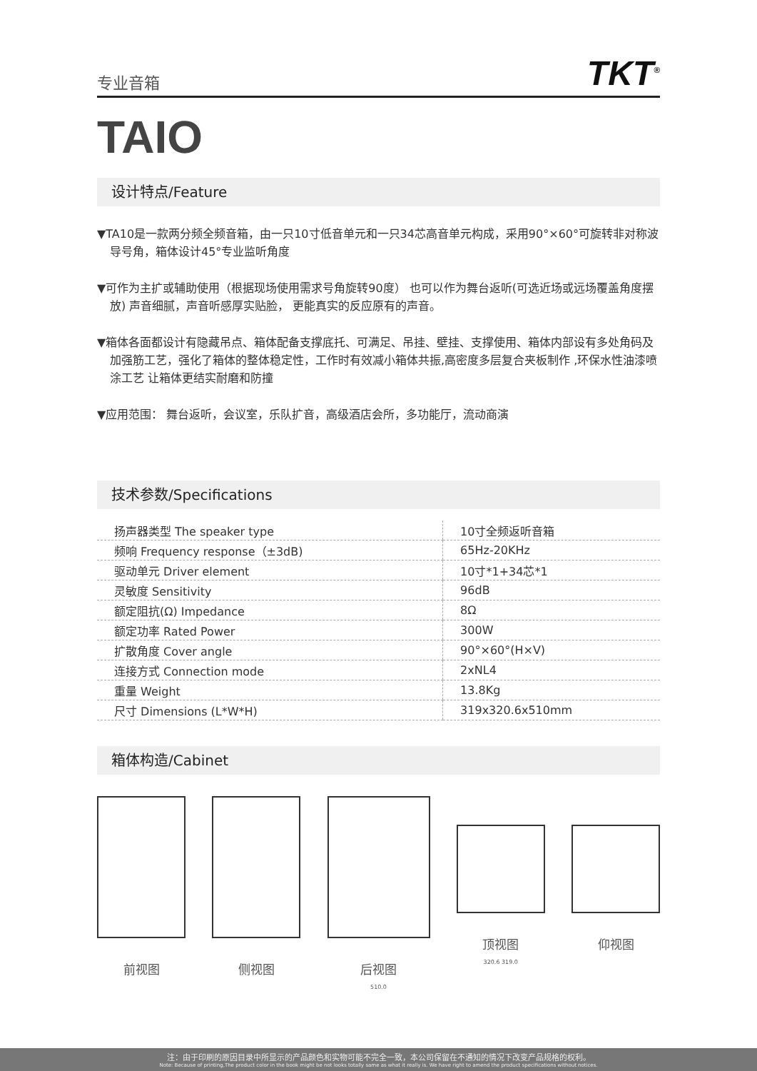专业音箱 TKT<sup>®</sup>
TAIO
设计特点/Feature
▼TA10是一款两分频全频音箱，由一只10寸低音单元和一只34芯高音单元构成，采用90°×60°可旋转非对称波导号角，箱体设计45°专业监听角度
▼可作为主扩或辅助使用（根据现场使用需求号角旋转90度） 也可以作为舞台返听(可选近场或远场覆盖角度摆放) 声音细腻，声音听感厚实贴脸， 更能真实的反应原有的声音。
▼箱体各面都设计有隐藏吊点、箱体配备支撑底托、可满足、吊挂、壁挂、支撑使用、箱体内部设有多处角码及加强筋工艺，强化了箱体的整体稳定性，工作时有效减小箱体共振,高密度多层复合夹板制作 ,环保水性油漆喷涂工艺 让箱体更结实耐磨和防撞
▼应用范围： 舞台返听，会议室，乐队扩音，高级酒店会所，多功能厅，流动商演
技术参数/Specifications
| 扬声器类型 The speaker type | 10寸全频返听音箱 |
| 频响 Frequency response（±3dB) | 65Hz-20KHz |
| 驱动单元 Driver element | 10寸*1+34芯*1 |
| 灵敏度 Sensitivity | 96dB |
| 额定阻抗(Ω) Impedance | 8Ω |
| 额定功率 Rated Power | 300W |
| 扩散角度 Cover angle | 90°×60°(H×V) |
| 连接方式 Connection mode | 2xNL4 |
| 重量 Weight | 13.8Kg |
| 尺寸 Dimensions (L*W*H) | 319x320.6x510mm |
箱体构造/Cabinet
前视图 侧视图 后视图
510.0
顶视图
320.6 319.0
仰视图
注：由于印刷的原因目录中所显示的产品颜色和实物可能不完全一致，本公司保留在不通知的情况下改变产品规格的权利。
Note: Because of printing,The product color in the book might be not looks totally same as what it really is. We have right to amend the product specifications without notices.